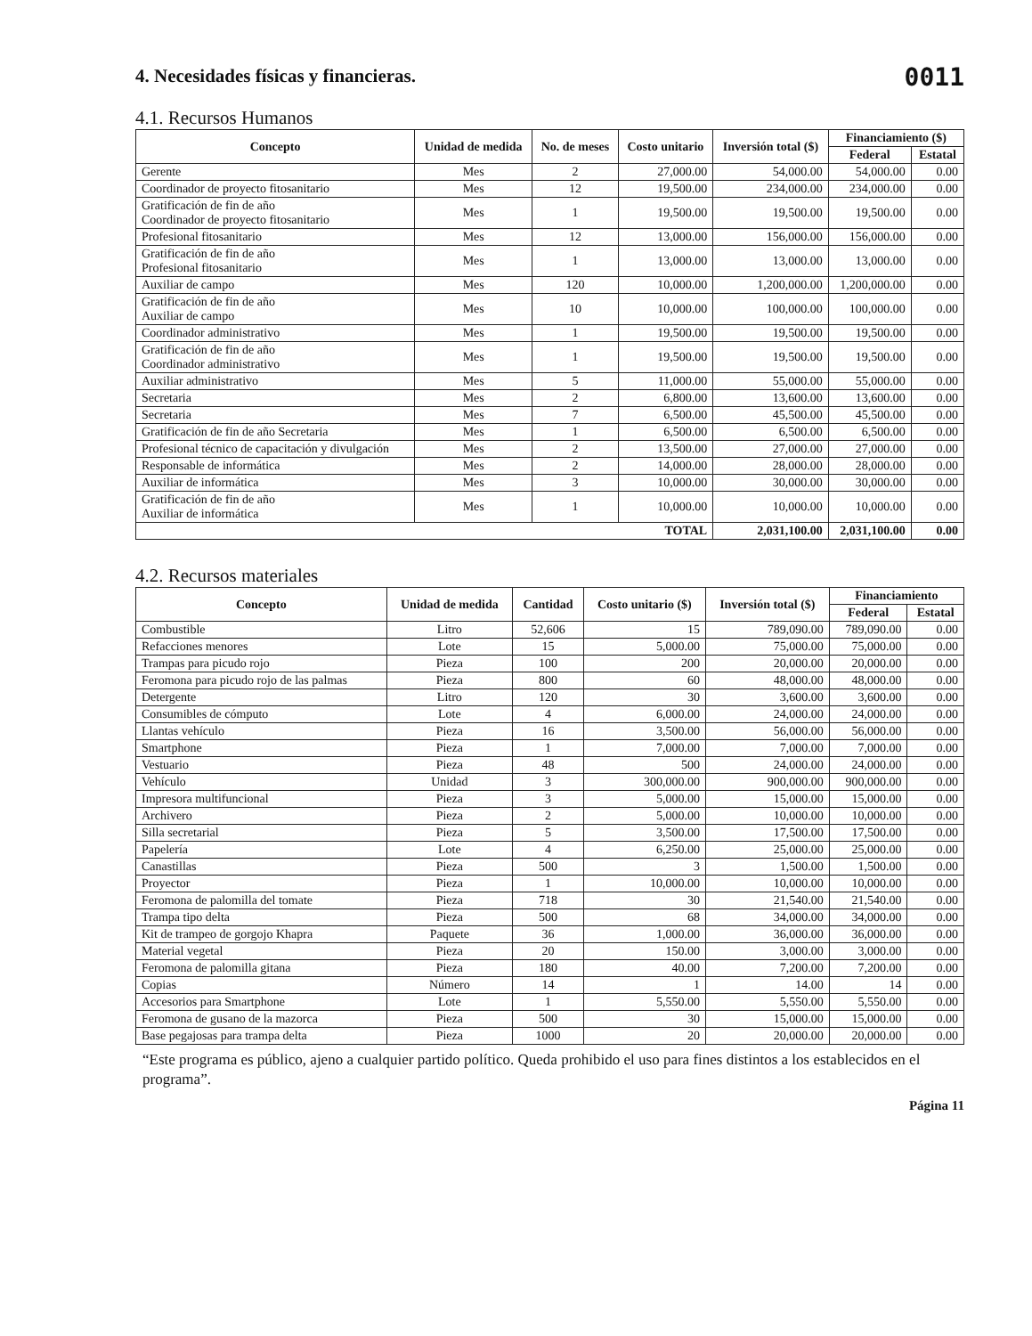0011
4. Necesidades físicas y financieras.
4.1. Recursos Humanos
| Concepto | Unidad de medida | No. de meses | Costo unitario | Inversión total ($) | Financiamiento ($) | |
| --- | --- | --- | --- | --- | --- | --- |
| | | | | | Federal | Estatal |
| Gerente | Mes | 2 | 27,000.00 | 54,000.00 | 54,000.00 | 0.00 |
| Coordinador de proyecto fitosanitario | Mes | 12 | 19,500.00 | 234,000.00 | 234,000.00 | 0.00 |
| Gratificación de fin de año Coordinador de proyecto fitosanitario | Mes | 1 | 19,500.00 | 19,500.00 | 19,500.00 | 0.00 |
| Profesional fitosanitario | Mes | 12 | 13,000.00 | 156,000.00 | 156,000.00 | 0.00 |
| Gratificación de fin de año Profesional fitosanitario | Mes | 1 | 13,000.00 | 13,000.00 | 13,000.00 | 0.00 |
| Auxiliar de campo | Mes | 120 | 10,000.00 | 1,200,000.00 | 1,200,000.00 | 0.00 |
| Gratificación de fin de año Auxiliar de campo | Mes | 10 | 10,000.00 | 100,000.00 | 100,000.00 | 0.00 |
| Coordinador administrativo | Mes | 1 | 19,500.00 | 19,500.00 | 19,500.00 | 0.00 |
| Gratificación de fin de año Coordinador administrativo | Mes | 1 | 19,500.00 | 19,500.00 | 19,500.00 | 0.00 |
| Auxiliar administrativo | Mes | 5 | 11,000.00 | 55,000.00 | 55,000.00 | 0.00 |
| Secretaria | Mes | 2 | 6,800.00 | 13,600.00 | 13,600.00 | 0.00 |
| Secretaria | Mes | 7 | 6,500.00 | 45,500.00 | 45,500.00 | 0.00 |
| Gratificación de fin de año Secretaria | Mes | 1 | 6,500.00 | 6,500.00 | 6,500.00 | 0.00 |
| Profesional técnico de capacitación y divulgación | Mes | 2 | 13,500.00 | 27,000.00 | 27,000.00 | 0.00 |
| Responsable de informática | Mes | 2 | 14,000.00 | 28,000.00 | 28,000.00 | 0.00 |
| Auxiliar de informática | Mes | 3 | 10,000.00 | 30,000.00 | 30,000.00 | 0.00 |
| Gratificación de fin de año Auxiliar de informática | Mes | 1 | 10,000.00 | 10,000.00 | 10,000.00 | 0.00 |
| TOTAL | | | | 2,031,100.00 | 2,031,100.00 | 0.00 |
4.2. Recursos materiales
| Concepto | Unidad de medida | Cantidad | Costo unitario ($) | Inversión total ($) | Financiamiento | |
| --- | --- | --- | --- | --- | --- | --- |
| | | | | | Federal | Estatal |
| Combustible | Litro | 52,606 | 15 | 789,090.00 | 789,090.00 | 0.00 |
| Refacciones menores | Lote | 15 | 5,000.00 | 75,000.00 | 75,000.00 | 0.00 |
| Trampas para picudo rojo | Pieza | 100 | 200 | 20,000.00 | 20,000.00 | 0.00 |
| Feromona para picudo rojo de las palmas | Pieza | 800 | 60 | 48,000.00 | 48,000.00 | 0.00 |
| Detergente | Litro | 120 | 30 | 3,600.00 | 3,600.00 | 0.00 |
| Consumibles de cómputo | Lote | 4 | 6,000.00 | 24,000.00 | 24,000.00 | 0.00 |
| Llantas vehículo | Pieza | 16 | 3,500.00 | 56,000.00 | 56,000.00 | 0.00 |
| Smartphone | Pieza | 1 | 7,000.00 | 7,000.00 | 7,000.00 | 0.00 |
| Vestuario | Pieza | 48 | 500 | 24,000.00 | 24,000.00 | 0.00 |
| Vehículo | Unidad | 3 | 300,000.00 | 900,000.00 | 900,000.00 | 0.00 |
| Impresora multifuncional | Pieza | 3 | 5,000.00 | 15,000.00 | 15,000.00 | 0.00 |
| Archivero | Pieza | 2 | 5,000.00 | 10,000.00 | 10,000.00 | 0.00 |
| Silla secretarial | Pieza | 5 | 3,500.00 | 17,500.00 | 17,500.00 | 0.00 |
| Papelería | Lote | 4 | 6,250.00 | 25,000.00 | 25,000.00 | 0.00 |
| Canastillas | Pieza | 500 | 3 | 1,500.00 | 1,500.00 | 0.00 |
| Proyector | Pieza | 1 | 10,000.00 | 10,000.00 | 10,000.00 | 0.00 |
| Feromona de palomilla del tomate | Pieza | 718 | 30 | 21,540.00 | 21,540.00 | 0.00 |
| Trampa tipo delta | Pieza | 500 | 68 | 34,000.00 | 34,000.00 | 0.00 |
| Kit de trampeo de gorgojo Khapra | Paquete | 36 | 1,000.00 | 36,000.00 | 36,000.00 | 0.00 |
| Material vegetal | Pieza | 20 | 150.00 | 3,000.00 | 3,000.00 | 0.00 |
| Feromona de palomilla gitana | Pieza | 180 | 40.00 | 7,200.00 | 7,200.00 | 0.00 |
| Copias | Número | 14 | 1 | 14.00 | 14 | 0.00 |
| Accesorios para Smartphone | Lote | 1 | 5,550.00 | 5,550.00 | 5,550.00 | 0.00 |
| Feromona de gusano de la mazorca | Pieza | 500 | 30 | 15,000.00 | 15,000.00 | 0.00 |
| Base pegajosas para trampa delta | Pieza | 1000 | 20 | 20,000.00 | 20,000.00 | 0.00 |
“Este programa es público, ajeno a cualquier partido político. Queda prohibido el uso para fines distintos a los establecidos en el programa”.
Página 11